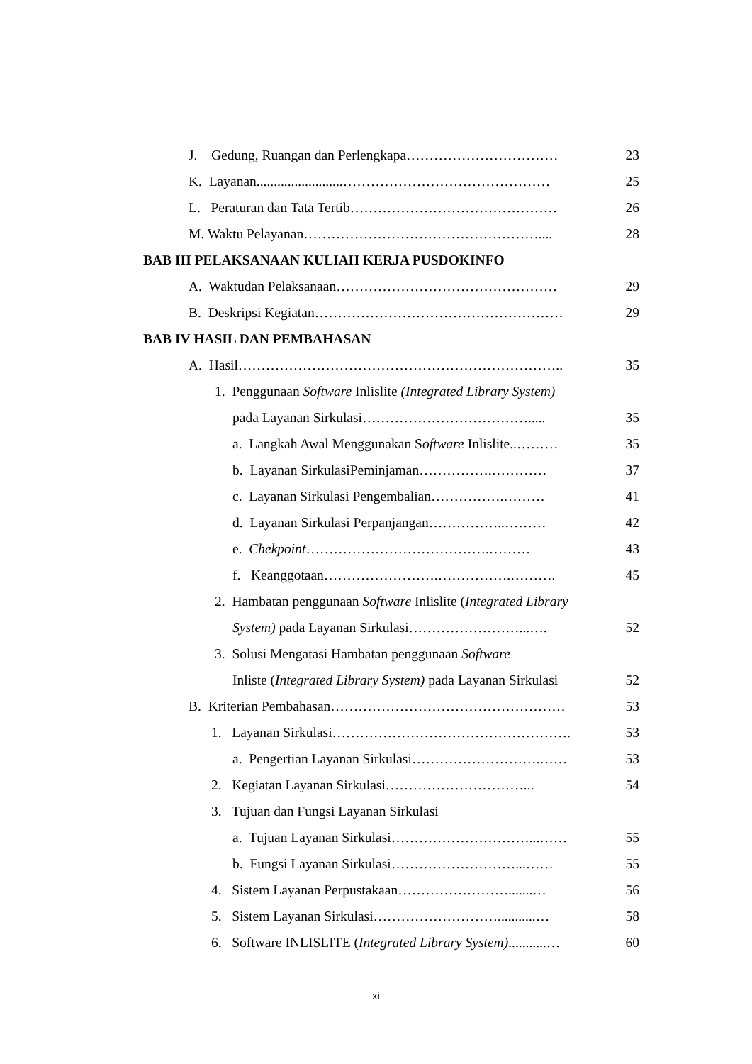J. Gedung, Ruangan dan Perlengkapa…………………………… 23
K. Layanan.........................……………………………………… 25
L. Peraturan dan Tata Tertib……………………………………… 26
M. Waktu Pelayanan…………………………………………….... 28
BAB III PELAKSANAAN KULIAH KERJA PUSDOKINFO
A. Waktudan Pelaksanaan………………………………………… 29
B. Deskripsi Kegiatan……………………………………………… 29
BAB IV HASIL DAN PEMBAHASAN
A. Hasil…………………………………………………………….. 35
1. Penggunaan Software Inlislite (Integrated Library System)
pada Layanan Sirkulasi………………………………..... 35
a. Langkah Awal Menggunakan Software Inlislite..……… 35
b. Layanan SirkulasiPeminjaman…………….………… 37
c. Layanan Sirkulasi Pengembalian…………….……… 41
d. Layanan Sirkulasi Perpanjangan……………..……… 42
e. Chekpoint………………………………….……… 43
f. Keanggotaan…………………….…………….………. 45
2. Hambatan penggunaan Software Inlislite (Integrated Library
System) pada Layanan Sirkulasi……………………...…. 52
3. Solusi Mengatasi Hambatan penggunaan Software
Inliste (Integrated Library System) pada Layanan Sirkulasi 52
B. Kriterian Pembahasan…………………………………………… 53
1. Layanan Sirkulasi……………………………………………. 53
a. Pengertian Layanan Sirkulasi……………………….…… 53
2. Kegiatan Layanan Sirkulasi…………………………... 54
3. Tujuan dan Fungsi Layanan Sirkulasi
a. Tujuan Layanan Sirkulasi…………………………...…… 55
b. Fungsi Layanan Sirkulasi………………………...…… 55
4. Sistem Layanan Perpustakaan…………………….......… 56
5. Sistem Layanan Sirkulasi………………………...........… 58
6. Software INLISLITE (Integrated Library System)...........… 60
xi